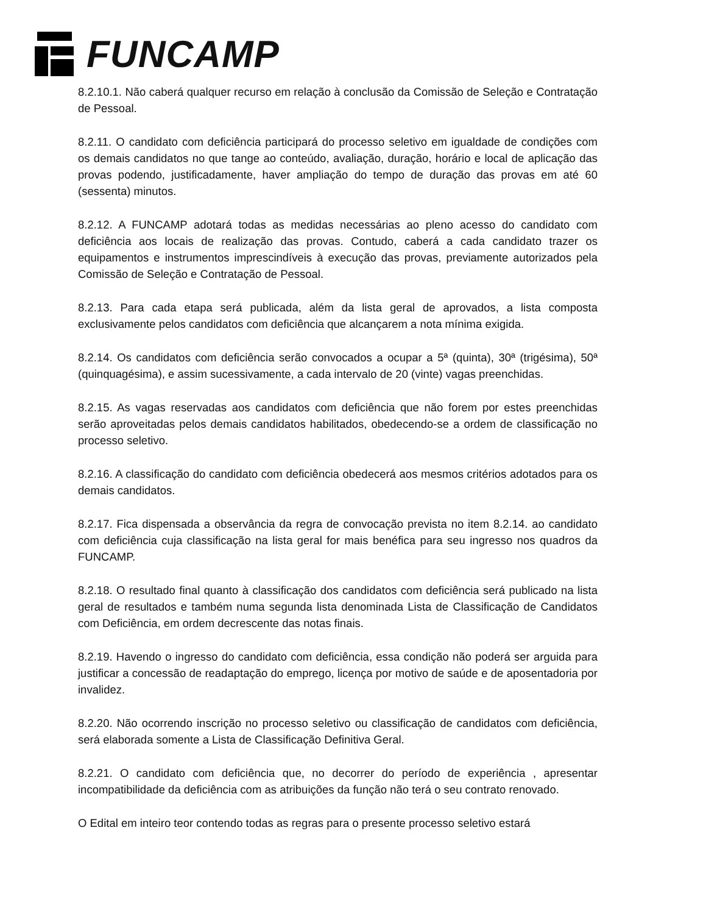FUNCAMP
8.2.10.1. Não caberá qualquer recurso em relação à conclusão da Comissão de Seleção e Contratação de Pessoal.
8.2.11. O candidato com deficiência participará do processo seletivo em igualdade de condições com os demais candidatos no que tange ao conteúdo, avaliação, duração, horário e local de aplicação das provas podendo, justificadamente, haver ampliação do tempo de duração das provas em até 60 (sessenta) minutos.
8.2.12. A FUNCAMP adotará todas as medidas necessárias ao pleno acesso do candidato com deficiência aos locais de realização das provas. Contudo, caberá a cada candidato trazer os equipamentos e instrumentos imprescindíveis à execução das provas, previamente autorizados pela Comissão de Seleção e Contratação de Pessoal.
8.2.13. Para cada etapa será publicada, além da lista geral de aprovados, a lista composta exclusivamente pelos candidatos com deficiência que alcançarem a nota mínima exigida.
8.2.14. Os candidatos com deficiência serão convocados a ocupar a 5ª (quinta), 30ª (trigésima), 50ª (quinquagésima), e assim sucessivamente, a cada intervalo de 20 (vinte) vagas preenchidas.
8.2.15. As vagas reservadas aos candidatos com deficiência que não forem por estes preenchidas serão aproveitadas pelos demais candidatos habilitados, obedecendo-se a ordem de classificação no processo seletivo.
8.2.16. A classificação do candidato com deficiência obedecerá aos mesmos critérios adotados para os demais candidatos.
8.2.17. Fica dispensada a observância da regra de convocação prevista no item 8.2.14. ao candidato com deficiência cuja classificação na lista geral for mais benéfica para seu ingresso nos quadros da FUNCAMP.
8.2.18. O resultado final quanto à classificação dos candidatos com deficiência será publicado na lista geral de resultados e também numa segunda lista denominada Lista de Classificação de Candidatos com Deficiência, em ordem decrescente das notas finais.
8.2.19. Havendo o ingresso do candidato com deficiência, essa condição não poderá ser arguida para justificar a concessão de readaptação do emprego, licença por motivo de saúde e de aposentadoria por invalidez.
8.2.20. Não ocorrendo inscrição no processo seletivo ou classificação de candidatos com deficiência, será elaborada somente a Lista de Classificação Definitiva Geral.
8.2.21. O candidato com deficiência que, no decorrer do período de experiência , apresentar incompatibilidade da deficiência com as atribuições da função não terá o seu contrato renovado.
O Edital em inteiro teor contendo todas as regras para o presente processo seletivo estará